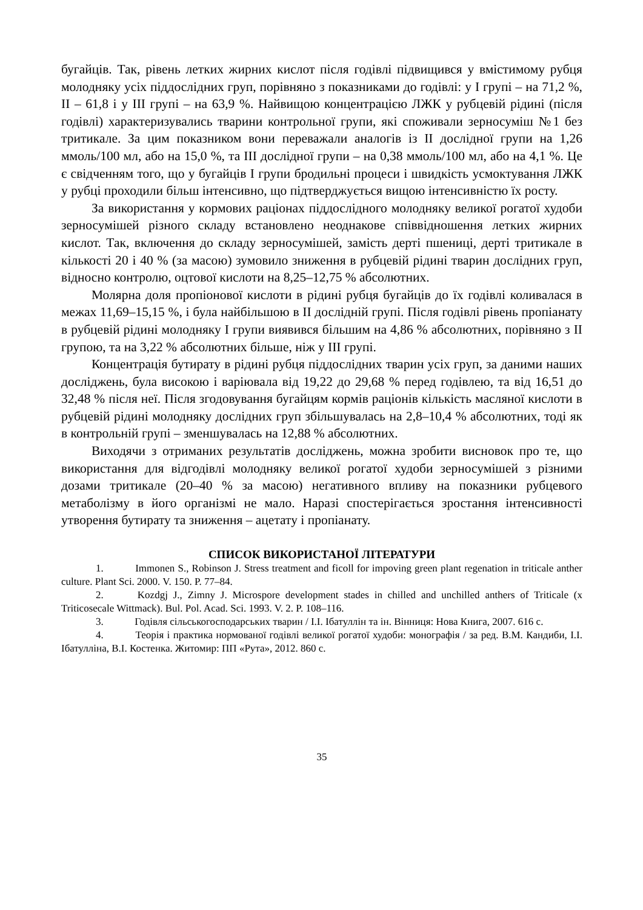бугайців. Так, рівень летких жирних кислот після годівлі підвищився у вмістимому рубця молодняку усіх піддослідних груп, порівняно з показниками до годівлі: у І групі – на 71,2 %, ІІ – 61,8 і у ІІІ групі – на 63,9 %. Найвищою концентрацією ЛЖК у рубцевій рідині (після годівлі) характеризувались тварини контрольної групи, які споживали зерносуміш №1 без тритикале. За цим показником вони переважали аналогів із ІІ дослідної групи на 1,26 ммоль/100 мл, або на 15,0 %, та ІІІ дослідної групи – на 0,38 ммоль/100 мл, або на 4,1 %. Це є свідченням того, що у бугайців І групи бродильні процеси і швидкість усмоктування ЛЖК у рубці проходили більш інтенсивно, що підтверджується вищою інтенсивністю їх росту.
За використання у кормових раціонах піддослідного молодняку великої рогатої худоби зерносумішей різного складу встановлено неоднакове співвідношення летких жирних кислот. Так, включення до складу зерносумішей, замість дерті пшениці, дерті тритикале в кількості 20 і 40 % (за масою) зумовило зниження в рубцевій рідині тварин дослідних груп, відносно контролю, оцтової кислоти на 8,25–12,75 % абсолютних.
Молярна доля пропіонової кислоти в рідині рубця бугайців до їх годівлі коливалася в межах 11,69–15,15 %, і була найбільшою в ІІ дослідній групі. Після годівлі рівень пропіанату в рубцевій рідині молодняку І групи виявився більшим на 4,86 % абсолютних, порівняно з ІІ групою, та на 3,22 % абсолютних більше, ніж у ІІІ групі.
Концентрація бутирату в рідині рубця піддослідних тварин усіх груп, за даними наших досліджень, була високою і варіювала від 19,22 до 29,68 % перед годівлею, та від 16,51 до 32,48 % після неї. Після згодовування бугайцям кормів раціонів кількість масляної кислоти в рубцевій рідині молодняку дослідних груп збільшувалась на 2,8–10,4 % абсолютних, тоді як в контрольній групі – зменшувалась на 12,88 % абсолютних.
Виходячи з отриманих результатів досліджень, можна зробити висновок про те, що використання для відгодівлі молодняку великої рогатої худоби зерносумішей з різними дозами тритикале (20–40 % за масою) негативного впливу на показники рубцевого метаболізму в його організмі не мало. Наразі спостерігається зростання інтенсивності утворення бутирату та зниження – ацетату і пропіанату.
СПИСОК ВИКОРИСТАНОЇ ЛІТЕРАТУРИ
1. Immonen S., Robinson J. Stress treatment and ficoll for impoving green plant regenation in triticale anther culture. Plant Sci. 2000. V. 150. P. 77–84.
2. Kozdgj J., Zimny J. Microspore development stades in chilled and unchilled anthers of Triticale (x Triticosecale Wittmack). Bul. Pol. Acad. Sci. 1993. V. 2. P. 108–116.
3. Годівля сільськогосподарських тварин / І.І. Ібатуллін та ін. Вінниця: Нова Книга, 2007. 616 с.
4. Теорія і практика нормованої годівлі великої рогатої худоби: монографія / за ред. В.М. Кандиби, І.І. Ібатулліна, В.І. Костенка. Житомир: ПП «Рута», 2012. 860 с.
35